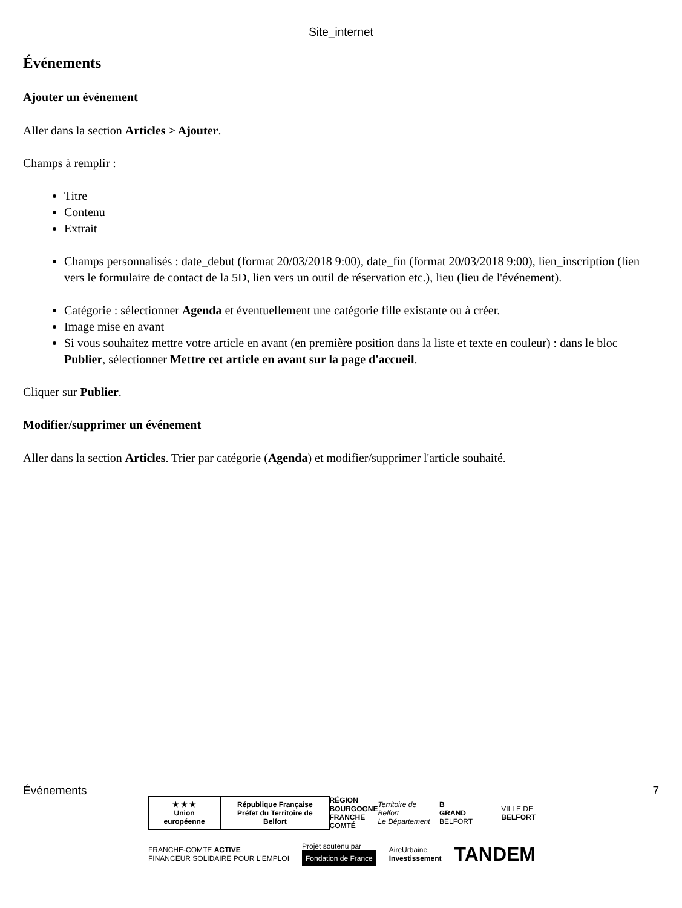Site_internet
Événements
Ajouter un événement
Aller dans la section Articles > Ajouter.
Champs à remplir :
Titre
Contenu
Extrait
Champs personnalisés : date_debut (format 20/03/2018 9:00), date_fin (format 20/03/2018 9:00), lien_inscription (lien vers le formulaire de contact de la 5D, lien vers un outil de réservation etc.), lieu (lieu de l'événement).
Catégorie : sélectionner Agenda et éventuellement une catégorie fille existante ou à créer.
Image mise en avant
Si vous souhaitez mettre votre article en avant (en première position dans la liste et texte en couleur) : dans le bloc Publier, sélectionner Mettre cet article en avant sur la page d'accueil.
Cliquer sur Publier.
Modifier/supprimer un événement
Aller dans la section Articles. Trier par catégorie (Agenda) et modifier/supprimer l'article souhaité.
Événements 7
★ ★ ★
Union européenne
République Française
Préfet du Territoire de Belfort
RÉGION
BOURGOGNE
FRANCHE
COMTÉ
Territoire de Belfort
Le Département
B
GRAND BELFORT
VILLE DE
BELFORT
FRANCHE-COMTE ACTIVE
FINANCEUR SOLIDAIRE POUR L'EMPLOI
Projet soutenu par
Fondation de France
AireUrbaine
Investissement
TANDEM